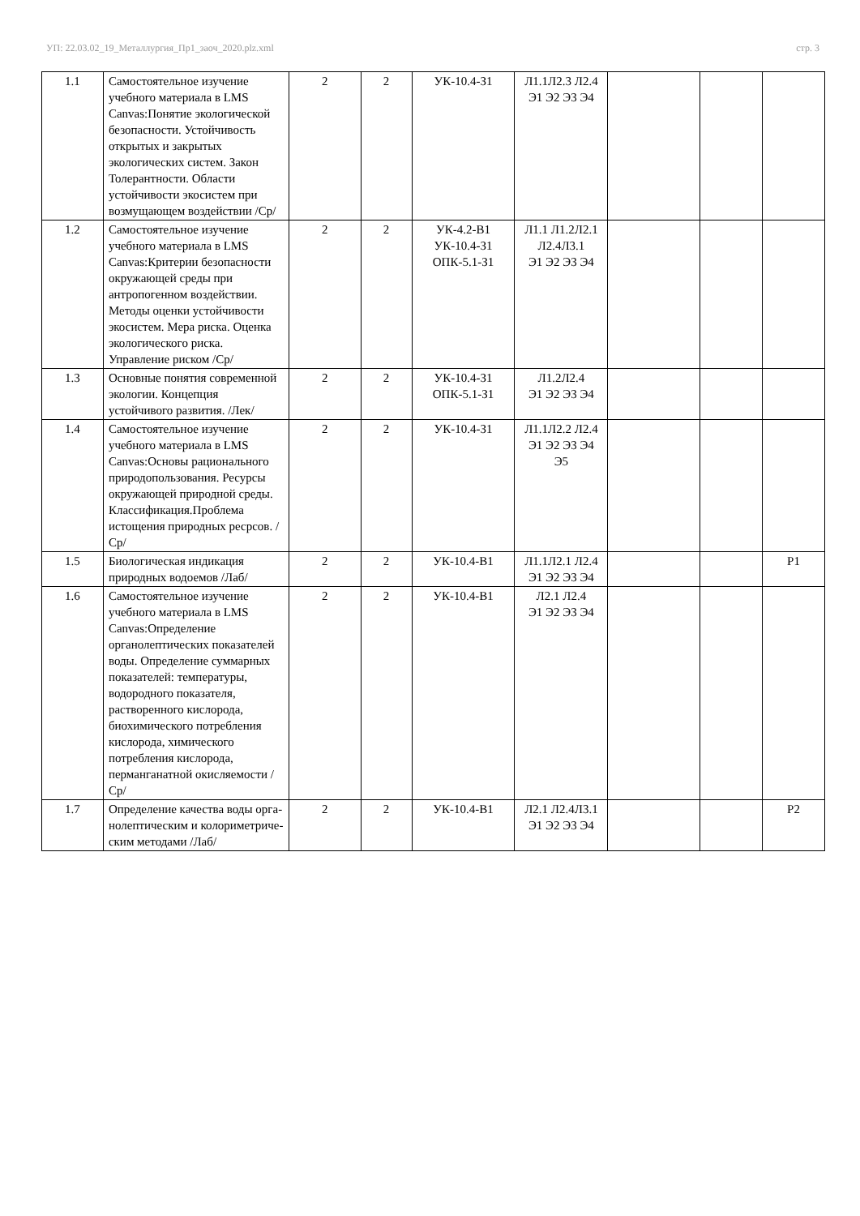УП: 22.03.02_19_Металлургия_Пр1_заоч_2020.plz.xml стр. 3
| 1.1 | Самостоятельное изучение учебного материала в LMS Canvas:Понятие экологической безопасности. Устойчивость открытых и закрытых экологических систем. Закон Толерантности. Области устойчивости экосистем при возмущающем воздействии /Ср/ | 2 | 2 | УК-10.4-З1 | Л1.1Л2.3 Л2.4 Э1 Э2 Э3 Э4 | | | |
| 1.2 | Самостоятельное изучение учебного материала в LMS Canvas:Критерии безопасности окружающей среды при антропогенном воздействии. Методы оценки устойчивости экосистем. Мера риска. Оценка экологического риска. Управление риском /Ср/ | 2 | 2 | УК-4.2-В1 УК-10.4-З1 ОПК-5.1-З1 | Л1.1 Л1.2Л2.1 Л2.4Л3.1 Э1 Э2 Э3 Э4 | | | |
| 1.3 | Основные понятия современной экологии. Концепция устойчивого развития. /Лек/ | 2 | 2 | УК-10.4-З1 ОПК-5.1-З1 | Л1.2Л2.4 Э1 Э2 Э3 Э4 | | | |
| 1.4 | Самостоятельное изучение учебного материала в LMS Canvas:Основы рационального природопользования. Ресурсы окружающей природной среды. Классификация.Проблема истощения природных ресрсов. /Ср/ | 2 | 2 | УК-10.4-З1 | Л1.1Л2.2 Л2.4 Э1 Э2 Э3 Э4 Э5 | | | |
| 1.5 | Биологическая индикация природных водоемов /Лаб/ | 2 | 2 | УК-10.4-В1 | Л1.1Л2.1 Л2.4 Э1 Э2 Э3 Э4 | | | Р1 |
| 1.6 | Самостоятельное изучение учебного материала в LMS Canvas:Определение органолептических показателей воды. Определение суммарных показателей: температуры, водородного показателя, растворенного кислорода, биохимического потребления кислорода, химического потребления кислорода, перманганатной окисляемости /Ср/ | 2 | 2 | УК-10.4-В1 | Л2.1 Л2.4 Э1 Э2 Э3 Э4 | | | |
| 1.7 | Определение качества воды орга-нолептическим и колориметриче-ским методами /Лаб/ | 2 | 2 | УК-10.4-В1 | Л2.1 Л2.4Л3.1 Э1 Э2 Э3 Э4 | | | Р2 |